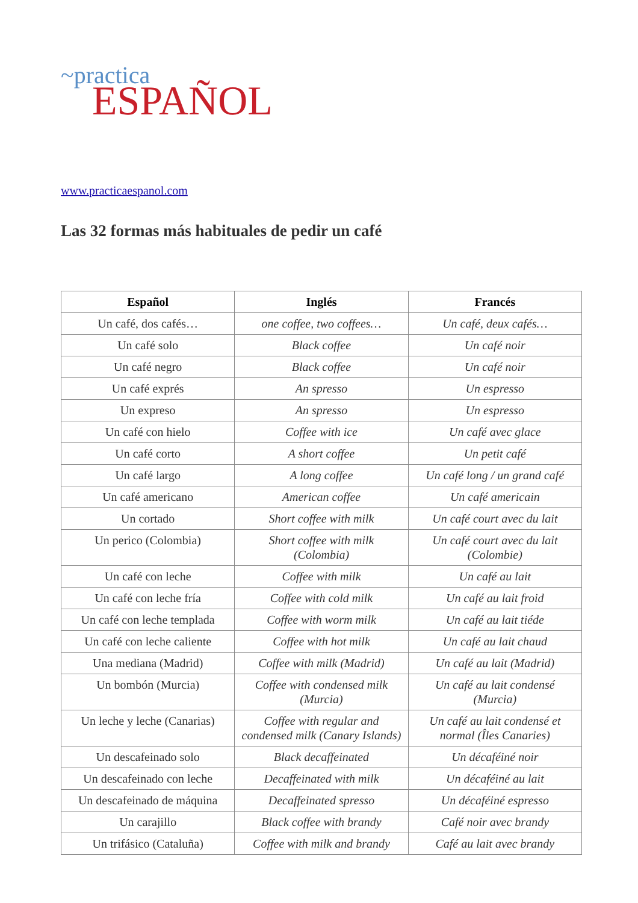~practica
ESPAÑOL
www.practicaespanol.com
Las 32 formas más habituales de pedir un café
| Español | Inglés | Francés |
| --- | --- | --- |
| Un café, dos cafés… | one coffee, two coffees… | Un café, deux cafés… |
| Un café solo | Black coffee | Un café noir |
| Un café negro | Black coffee | Un café noir |
| Un café exprés | An spresso | Un espresso |
| Un expreso | An spresso | Un espresso |
| Un café con hielo | Coffee with ice | Un café avec glace |
| Un café corto | A short coffee | Un petit café |
| Un café largo | A long coffee | Un café long / un grand café |
| Un café americano | American coffee | Un café americain |
| Un cortado | Short coffee with milk | Un café court avec du lait |
| Un perico (Colombia) | Short coffee with milk (Colombia) | Un café court avec du lait (Colombie) |
| Un café con leche | Coffee with milk | Un café au lait |
| Un café con leche fría | Coffee with cold milk | Un café au lait froid |
| Un café con leche templada | Coffee with worm milk | Un café au lait tiéde |
| Un café con leche caliente | Coffee with hot milk | Un café au lait chaud |
| Una mediana (Madrid) | Coffee with milk (Madrid) | Un café au lait (Madrid) |
| Un bombón (Murcia) | Coffee with condensed milk (Murcia) | Un café au lait condensé (Murcia) |
| Un leche y leche (Canarias) | Coffee with regular and condensed milk (Canary Islands) | Un café au lait condensé et normal (Îles Canaries) |
| Un descafeinado solo | Black decaffeinated | Un décaféiné noir |
| Un descafeinado con leche | Decaffeinated with milk | Un décaféiné au lait |
| Un descafeinado de máquina | Decaffeinated spresso | Un décaféiné espresso |
| Un carajillo | Black coffee with brandy | Café noir avec brandy |
| Un trifásico (Cataluña) | Coffee with milk and brandy | Café au lait avec brandy |